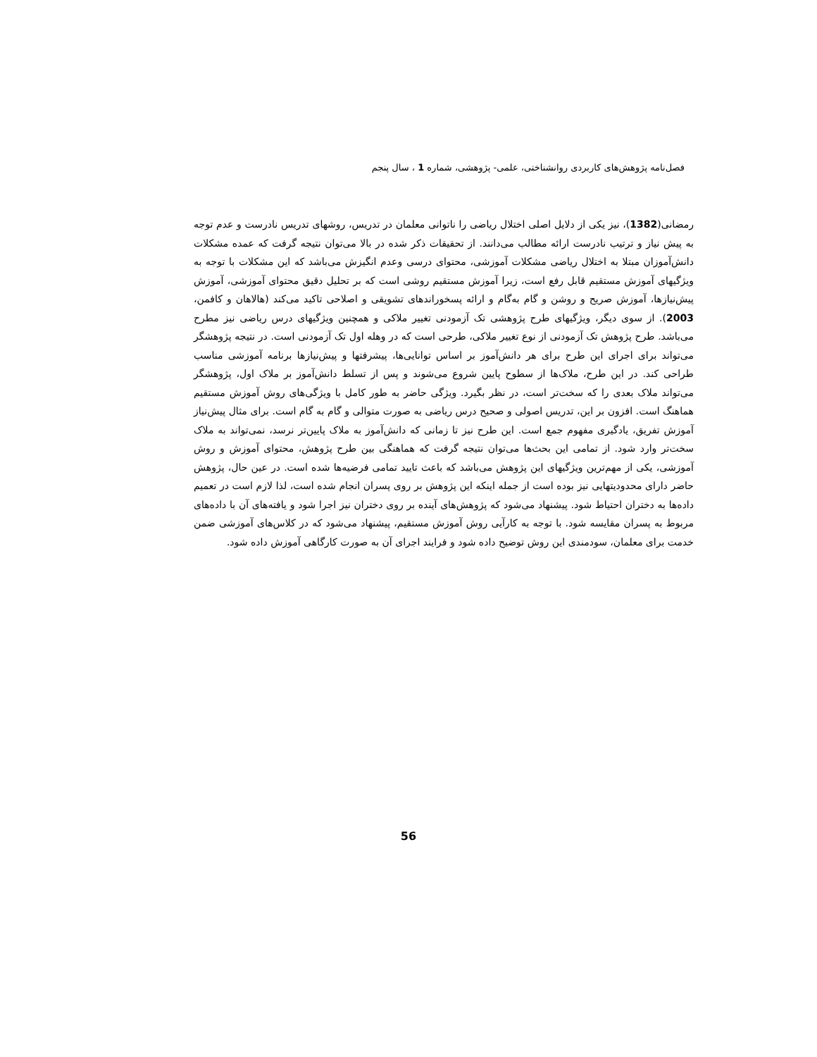فصل‌نامه پژوهش‌های کاربردی روانشناختی، علمی- پژوهشی، شماره 1 ، سال پنجم
رمضانی(1382)، نیز یکی از دلایل اصلی اختلال ریاضی را ناتوانی معلمان در تدریس، روشهای تدریس نادرست و عدم توجه به پیش نیاز و ترتیب نادرست ارائه مطالب می‌دانند. از تحقیقات ذکر شده در بالا می‌توان نتیجه گرفت که عمده مشکلات دانش‌آموزان مبتلا به اختلال ریاضی مشکلات آموزشی، محتوای درسی وعدم انگیزش می‌باشد که این مشکلات با توجه به ویژگیهای آموزش مستقیم قابل رفع است، زیرا آموزش مستقیم روشی است که بر تحلیل دقیق محتوای آموزشی، آموزش پیش‌نیازها، آموزش صریح و روشن و گام به‌گام و ارائه پسخوراندهای تشویقی و اصلاحی تاکید می‌کند (هالاهان و کافمن، 2003). از سوی دیگر، ویژگیهای طرح پژوهشی تک آزمودنی تغییر ملاکی و همچنین ویژگیهای درس ریاضی نیز مطرح می‌باشد. طرح پژوهش تک آزمودنی از نوع تغییر ملاکی، طرحی است که در وهله اول تک آزمودنی است. در نتیجه پژوهشگر می‌تواند برای اجرای این طرح برای هر دانش‌آموز بر اساس توانایی‌ها، پیشرفتها و پیش‌نیازها برنامه آموزشی مناسب طراحی کند. در این طرح، ملاک‌ها از سطوح پایین شروع می‌شوند و پس از تسلط دانش‌آموز بر ملاک اول، پژوهشگر می‌تواند ملاک بعدی را که سخت‌تر است، در نظر بگیرد. ویژگی حاضر به طور کامل با ویژگی‌های روش آموزش مستقیم هماهنگ است. افزون بر این، تدریس اصولی و صحیح درس ریاضی به صورت متوالی و گام به گام است. برای مثال پیش‌نیاز آموزش تفریق، یادگیری مفهوم جمع است. این طرح نیز تا زمانی که دانش‌آموز به ملاک پایین‌تر نرسد، نمی‌تواند به ملاک سخت‌تر وارد شود. از تمامی این بحث‌ها می‌توان نتیجه گرفت که هماهنگی بین طرح پژوهش، محتوای آموزش و روش آموزشی، یکی از مهم‌ترین ویژگیهای این پژوهش می‌باشد که باعث تایید تمامی فرضیه‌ها شده است. در عین حال، پژوهش حاضر دارای محدودیتهایی نیز بوده است از جمله اینکه این پژوهش بر روی پسران انجام شده است، لذا لازم است در تعمیم داده‌ها به دختران احتیاط شود. پیشنهاد می‌شود که پژوهش‌های آینده بر روی دختران نیز اجرا شود و یافته‌های آن با داده‌های مربوط به پسران مقایسه شود. با توجه به کارآیی روش آموزش مستقیم، پیشنهاد می‌شود که در کلاس‌های آموزشی ضمن خدمت برای معلمان، سودمندی این روش توضیح داده شود و فرایند اجرای آن به صورت کارگاهی آموزش داده شود.
56